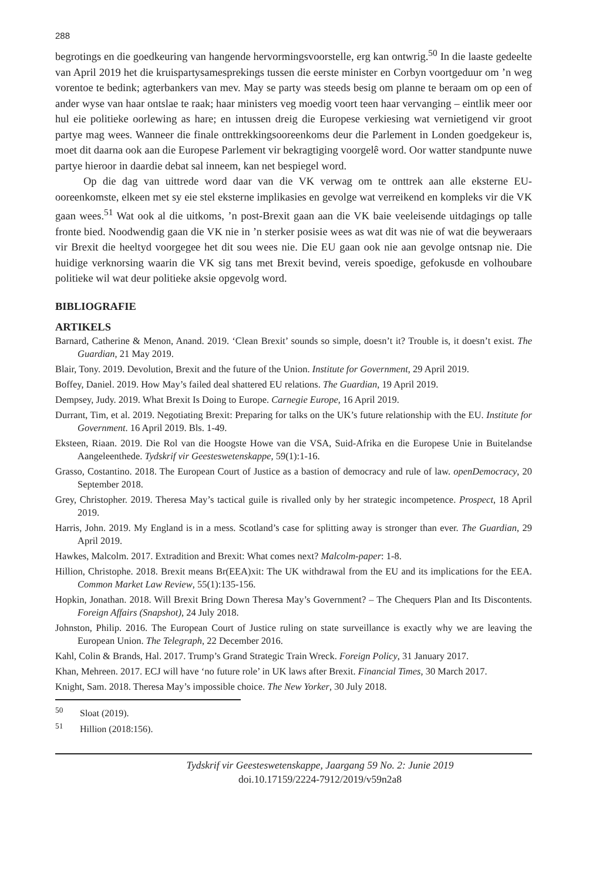288
begrotings en die goedkeuring van hangende hervormingsvoorstelle, erg kan ontwrig.<sup>50</sup> In die laaste gedeelte van April 2019 het die kruispartysamesprekings tussen die eerste minister en Corbyn voortgeduur om ’n weg vorentoe te bedink; agterbankers van mev. May se party was steeds besig om planne te beraam om op een of ander wyse van haar ontslae te raak; haar ministers veg moedig voort teen haar vervanging – eintlik meer oor hul eie politieke oorlewing as hare; en intussen dreig die Europese verkiesing wat vernietigend vir groot partye mag wees. Wanneer die finale onttrekkingsooreenkoms deur die Parlement in Londen goedgekeur is, moet dit daarna ook aan die Europese Parlement vir bekragtiging voorgelê word. Oor watter standpunte nuwe partye hieroor in daardie debat sal inneem, kan net bespiegel word.
Op die dag van uittrede word daar van die VK verwag om te onttrek aan alle eksterne EU-ooreenkomste, elkeen met sy eie stel eksterne implikasies en gevolge wat verreikend en kompleks vir die VK gaan wees.<sup>51</sup> Wat ook al die uitkoms, ’n post-Brexit gaan aan die VK baie veeleisende uitdagings op talle fronte bied. Noodwendig gaan die VK nie in ’n sterker posisie wees as wat dit was nie of wat die beyweraars vir Brexit die heeltyd voorgegee het dit sou wees nie. Die EU gaan ook nie aan gevolge ontsnap nie. Die huidige verknorsing waarin die VK sig tans met Brexit bevind, vereis spoedige, gefokusde en volhoubare politieke wil wat deur politieke aksie opgevolg word.
BIBLIOGRAFIE
ARTIKELS
Barnard, Catherine & Menon, Anand. 2019. ‘Clean Brexit’ sounds so simple, doesn’t it? Trouble is, it doesn’t exist. The Guardian, 21 May 2019.
Blair, Tony. 2019. Devolution, Brexit and the future of the Union. Institute for Government, 29 April 2019.
Boffey, Daniel. 2019. How May’s failed deal shattered EU relations. The Guardian, 19 April 2019.
Dempsey, Judy. 2019. What Brexit Is Doing to Europe. Carnegie Europe, 16 April 2019.
Durrant, Tim, et al. 2019. Negotiating Brexit: Preparing for talks on the UK’s future relationship with the EU. Institute for Government. 16 April 2019. Bls. 1-49.
Eksteen, Riaan. 2019. Die Rol van die Hoogste Howe van die VSA, Suid-Afrika en die Europese Unie in Buitelandse Aangeleenthede. Tydskrif vir Geesteswetenskappe, 59(1):1-16.
Grasso, Costantino. 2018. The European Court of Justice as a bastion of democracy and rule of law. openDemocracy, 20 September 2018.
Grey, Christopher. 2019. Theresa May’s tactical guile is rivalled only by her strategic incompetence. Prospect, 18 April 2019.
Harris, John. 2019. My England is in a mess. Scotland’s case for splitting away is stronger than ever. The Guardian, 29 April 2019.
Hawkes, Malcolm. 2017. Extradition and Brexit: What comes next? Malcolm-paper: 1-8.
Hillion, Christophe. 2018. Brexit means Br(EEA)xit: The UK withdrawal from the EU and its implications for the EEA. Common Market Law Review, 55(1):135-156.
Hopkin, Jonathan. 2018. Will Brexit Bring Down Theresa May’s Government? – The Chequers Plan and Its Discontents. Foreign Affairs (Snapshot), 24 July 2018.
Johnston, Philip. 2016. The European Court of Justice ruling on state surveillance is exactly why we are leaving the European Union. The Telegraph, 22 December 2016.
Kahl, Colin & Brands, Hal. 2017. Trump’s Grand Strategic Train Wreck. Foreign Policy, 31 January 2017.
Khan, Mehreen. 2017. ECJ will have ‘no future role’ in UK laws after Brexit. Financial Times, 30 March 2017.
Knight, Sam. 2018. Theresa May’s impossible choice. The New Yorker, 30 July 2018.
<sup>50</sup> Sloat (2019).
<sup>51</sup> Hillion (2018:156).
Tydskrif vir Geesteswetenskappe, Jaargang 59 No. 2: Junie 2019
doi.10.17159/2224-7912/2019/v59n2a8